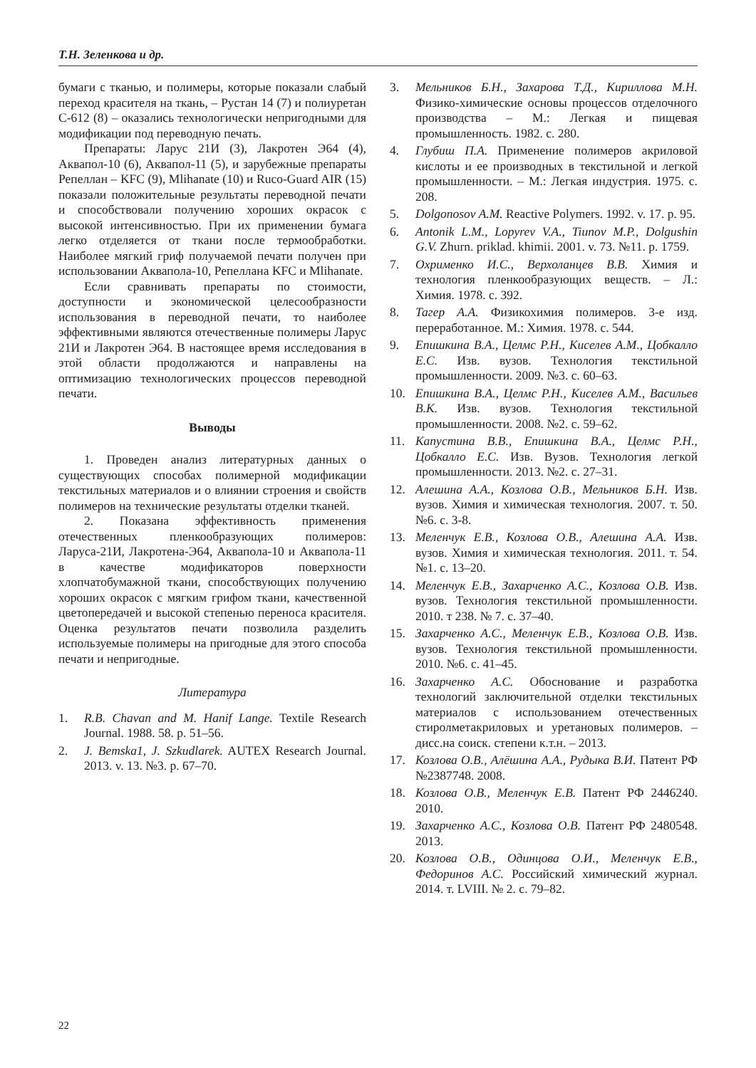Т.Н. Зеленкова и др.
бумаги с тканью, и полимеры, которые показали слабый переход красителя на ткань, – Рустан 14 (7) и полиуретан С-612 (8) – оказались технологически непригодными для модификации под переводную печать.
Препараты: Ларус 21И (3), Лакротен Э64 (4), Аквапол-10 (6), Аквапол-11 (5), и зарубежные препараты Репеллан – KFC (9), Mlihanate (10) и Ruco-Guard AIR (15) показали положительные результаты переводной печати и способствовали получению хороших окрасок с высокой интенсивностью. При их применении бумага легко отделяется от ткани после термообработки. Наиболее мягкий гриф получаемой печати получен при использовании Аквапола-10, Репеллана KFC и Mlihanate.
Если сравнивать препараты по стоимости, доступности и экономической целесообразности использования в переводной печати, то наиболее эффективными являются отечественные полимеры Ларус 21И и Лакротен Э64. В настоящее время исследования в этой области продолжаются и направлены на оптимизацию технологических процессов переводной печати.
Выводы
1. Проведен анализ литературных данных о существующих способах полимерной модификации текстильных материалов и о влиянии строения и свойств полимеров на технические результаты отделки тканей.
2. Показана эффективность применения отечественных пленкообразующих полимеров: Ларуса-21И, Лакротена-Э64, Аквапола-10 и Аквапола-11 в качестве модификаторов поверхности хлопчатобумажной ткани, способствующих получению хороших окрасок с мягким грифом ткани, качественной цветопередачей и высокой степенью переноса красителя. Оценка результатов печати позволила разделить используемые полимеры на пригодные для этого способа печати и непригодные.
Литература
1. R.B. Chavan and M. Hanif Lange. Textile Research Journal. 1988. 58. p. 51–56.
2. J. Bemska1, J. Szkudlarek. AUTEX Research Journal. 2013. v. 13. №3. p. 67–70.
3. Мельников Б.Н., Захарова Т.Д., Кириллова М.Н. Физико-химические основы процессов отделочного производства – М.: Легкая и пищевая промышленность. 1982. с. 280.
4. Глубиш П.А. Применение полимеров акриловой кислоты и ее производных в текстильной и легкой промышленности. – М.: Легкая индустрия. 1975. с. 208.
5. Dolgonosov A.M. Reactive Polymers. 1992. v. 17. p. 95.
6. Antonik L.M., Lopyrev V.A., Tiunov M.P., Dolgushin G.V. Zhurn. priklad. khimii. 2001. v. 73. №11. p. 1759.
7. Охрименко И.С., Верхоланцев В.В. Химия и технология пленкообразующих веществ. – Л.: Химия. 1978. с. 392.
8. Тагер А.А. Физикохимия полимеров. 3-е изд. переработанное. М.: Химия. 1978. с. 544.
9. Епишкина В.А., Целмс Р.Н., Киселев А.М., Цобкалло Е.С. Изв. вузов. Технология текстильной промышленности. 2009. №3. с. 60–63.
10. Епишкина В.А., Целмс Р.Н., Киселев А.М., Васильев В.К. Изв. вузов. Технология текстильной промышленности. 2008. №2. с. 59–62.
11. Капустина В.В., Епишкина В.А., Целмс Р.Н., Цобкалло Е.С. Изв. Вузов. Технология легкой промышленности. 2013. №2. с. 27–31.
12. Алешина А.А., Козлова О.В., Мельников Б.Н. Изв. вузов. Химия и химическая технология. 2007. т. 50. №6. с. 3-8.
13. Меленчук Е.В., Козлова О.В., Алешина А.А. Изв. вузов. Химия и химическая технология. 2011. т. 54. №1. с. 13–20.
14. Меленчук Е.В., Захарченко А.С., Козлова О.В. Изв. вузов. Технология текстильной промышленности. 2010. т 238. № 7. с. 37–40.
15. Захарченко А.С., Меленчук Е.В., Козлова О.В. Изв. вузов. Технология текстильной промышленности. 2010. №6. с. 41–45.
16. Захарченко А.С. Обоснование и разработка технологий заключительной отделки текстильных материалов с использованием отечественных стиролметакриловых и уретановых полимеров. – дисс.на соиск. степени к.т.н. – 2013.
17. Козлова О.В., Алёшина А.А., Рудыка В.И. Патент РФ №2387748. 2008.
18. Козлова О.В., Меленчук Е.В. Патент РФ 2446240. 2010.
19. Захарченко А.С., Козлова О.В. Патент РФ 2480548. 2013.
20. Козлова О.В., Одинцова О.И., Меленчук Е.В., Федоринов А.С. Российский химический журнал. 2014. т. LVIII. № 2. с. 79–82.
22